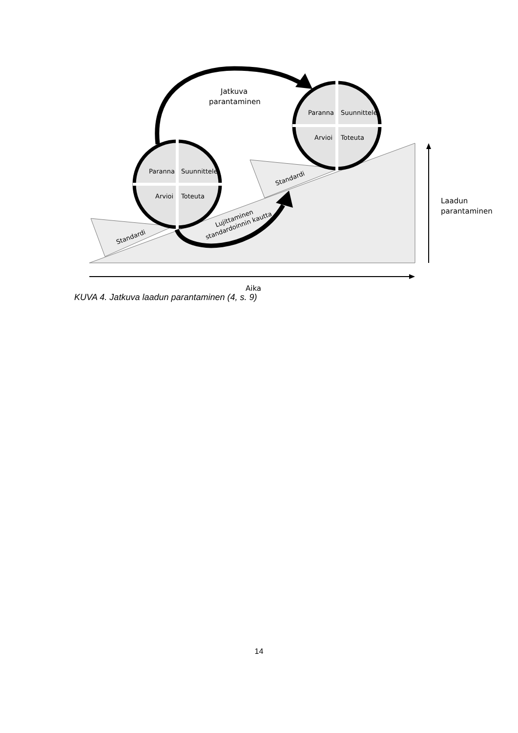Paranna
Suunnittele
Arvioi
Toteuta
Paranna
Suunnittele
Arvioi
Toteuta
Standardi
Standardi
Lujittaminen
standardoinnin kautta
Jatkuva
parantaminen
Laadun
parantaminen
Aika
KUVA 4. Jatkuva laadun parantaminen (4, s. 9)
14